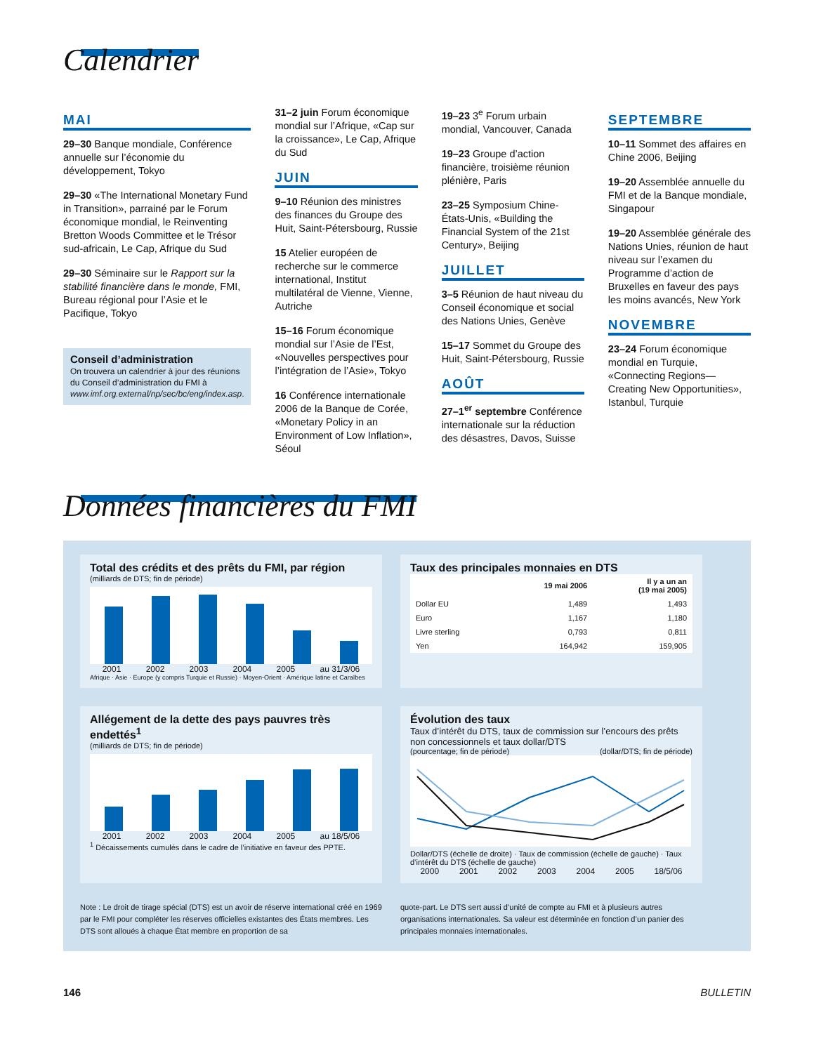Calendrier
MAI
29–30 Banque mondiale, Conférence annuelle sur l’économie du développement, Tokyo
29–30 «The International Monetary Fund in Transition», parrainé par le Forum économique mondial, le Reinventing Bretton Woods Committee et le Trésor sud-africain, Le Cap, Afrique du Sud
29–30 Séminaire sur le Rapport sur la stabilité financière dans le monde, FMI, Bureau régional pour l’Asie et le Pacifique, Tokyo
Conseil d’administration
On trouvera un calendrier à jour des réunions du Conseil d’administration du FMI à www.imf.org.external/np/sec/bc/eng/index.asp.
31–2 juin Forum économique mondial sur l’Afrique, «Cap sur la croissance», Le Cap, Afrique du Sud
JUIN
9–10 Réunion des ministres des finances du Groupe des Huit, Saint-Pétersbourg, Russie
15 Atelier européen de recherche sur le commerce international, Institut multilatéral de Vienne, Vienne, Autriche
15–16 Forum économique mondial sur l’Asie de l’Est, «Nouvelles perspectives pour l’intégration de l’Asie», Tokyo
16 Conférence internationale 2006 de la Banque de Corée, «Monetary Policy in an Environment of Low Inflation», Séoul
19–23 3<sup>e</sup> Forum urbain mondial, Vancouver, Canada
19–23 Groupe d’action financière, troisième réunion plénière, Paris
23–25 Symposium Chine-États-Unis, «Building the Financial System of the 21st Century», Beijing
JUILLET
3–5 Réunion de haut niveau du Conseil économique et social des Nations Unies, Genève
15–17 Sommet du Groupe des Huit, Saint-Pétersbourg, Russie
AOÛT
27–1<sup>er</sup> septembre Conférence internationale sur la réduction des désastres, Davos, Suisse
SEPTEMBRE
10–11 Sommet des affaires en Chine 2006, Beijing
19–20 Assemblée annuelle du FMI et de la Banque mondiale, Singapour
19–20 Assemblée générale des Nations Unies, réunion de haut niveau sur l’examen du Programme d’action de Bruxelles en faveur des pays les moins avancés, New York
NOVEMBRE
23–24 Forum économique mondial en Turquie, «Connecting Regions—Creating New Opportunities», Istanbul, Turquie
Données financières du FMI
Total des crédits et des prêts du FMI, par région
(milliards de DTS; fin de période)
2001 2002 2003 2004 2005 au 31/3/06
Afrique · Asie · Europe (y compris Turquie et Russie) · Moyen-Orient · Amérique latine et Caraïbes
Taux des principales monnaies en DTS
| | 19 mai 2006 | Il y a un an (19 mai 2005) |
| --- | --- | --- |
| Dollar EU | 1,489 | 1,493 |
| Euro | 1,167 | 1,180 |
| Livre sterling | 0,793 | 0,811 |
| Yen | 164,942 | 159,905 |
Allégement de la dette des pays pauvres très endettés<sup>1</sup>
(milliards de DTS; fin de période)
2001 2002 2003 2004 2005 au 18/5/06
<sup>1</sup> Décaissements cumulés dans le cadre de l’initiative en faveur des PPTE.
Évolution des taux
Taux d’intérêt du DTS, taux de commission sur l’encours des prêts non concessionnels et taux dollar/DTS
(pourcentage; fin de période) (dollar/DTS; fin de période)
Dollar/DTS (échelle de droite) · Taux de commission (échelle de gauche) · Taux d’intérêt du DTS (échelle de gauche)
2000 2001 2002 2003 2004 2005 18/5/06
Note : Le droit de tirage spécial (DTS) est un avoir de réserve international créé en 1969 par le FMI pour compléter les réserves officielles existantes des États membres. Les DTS sont alloués à chaque État membre en proportion de sa
quote-part. Le DTS sert aussi d’unité de compte au FMI et à plusieurs autres organisations internationales. Sa valeur est déterminée en fonction d’un panier des principales monnaies internationales.
146 BULLETIN